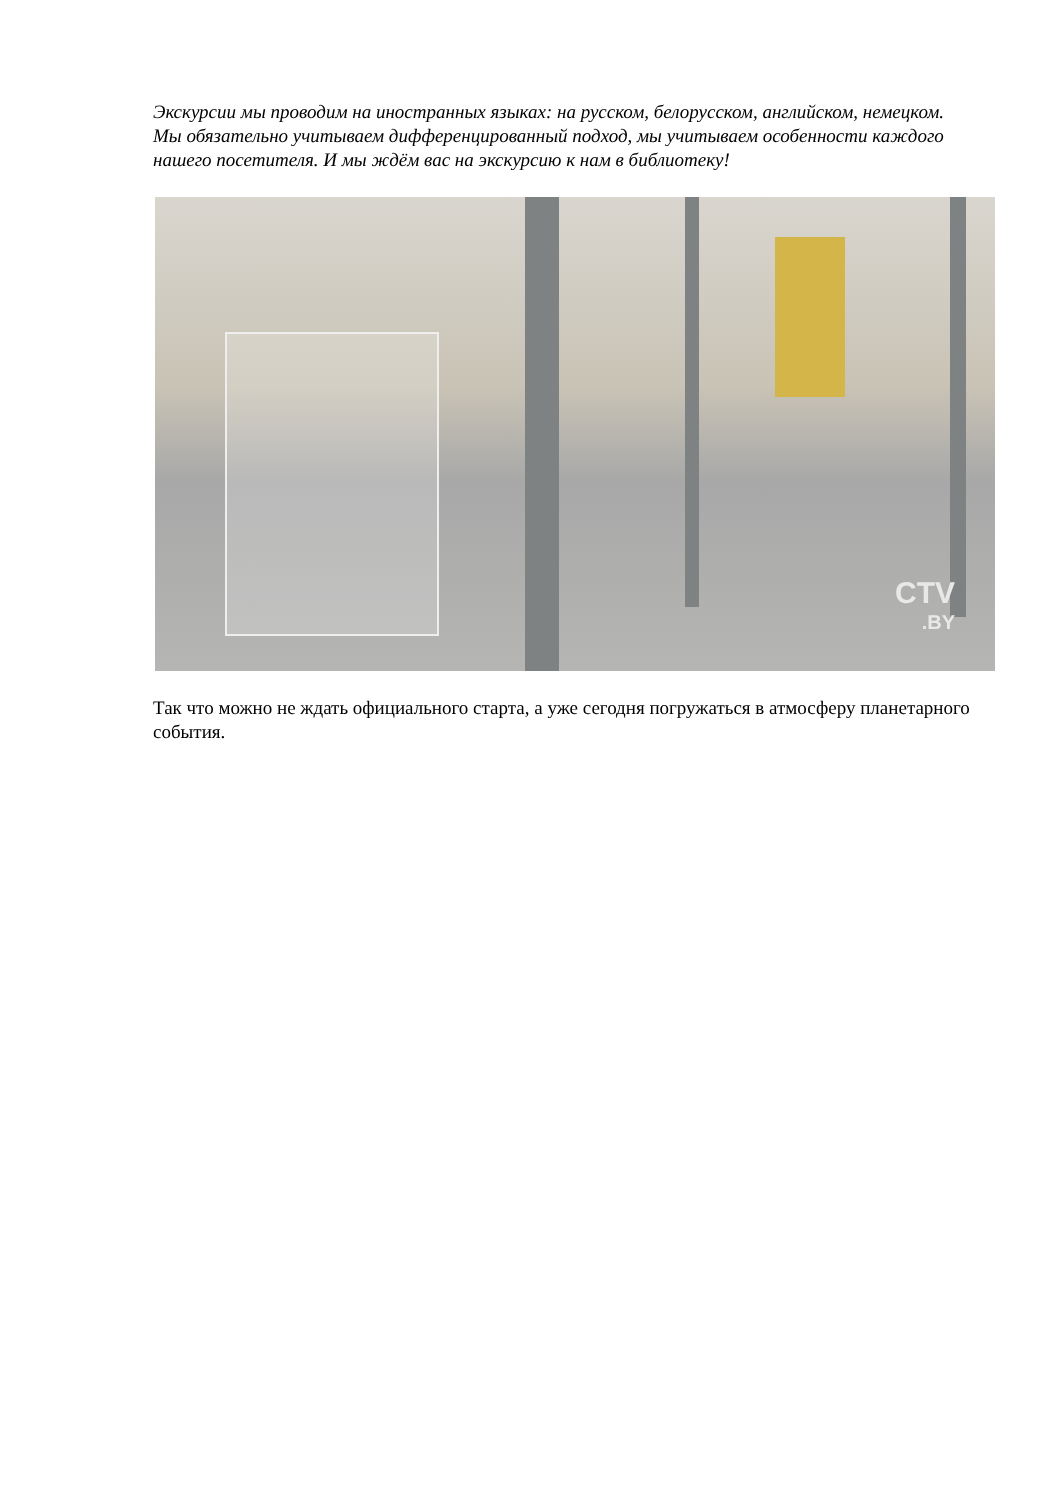Экскурсии мы проводим на иностранных языках: на русском, белорусском, английском, немецком. Мы обязательно учитываем дифференцированный подход, мы учитываем особенности каждого нашего посетителя. И мы ждём вас на экскурсию к нам в библиотеку!
CTV
.BY
Так что можно не ждать официального старта, а уже сегодня погружаться в атмосферу планетарного события.